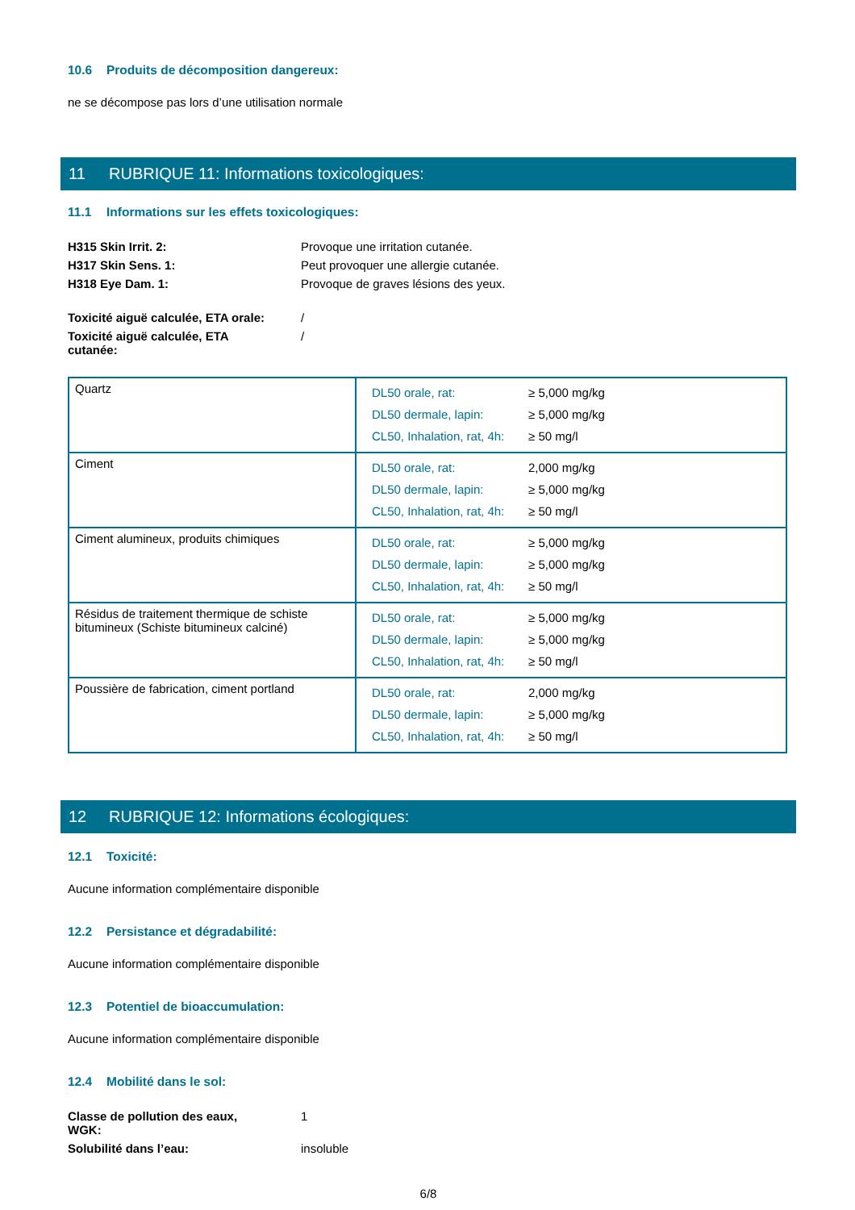10.6 Produits de décomposition dangereux:
ne se décompose pas lors d’une utilisation normale
11 RUBRIQUE 11: Informations toxicologiques:
11.1 Informations sur les effets toxicologiques:
| H315 Skin Irrit. 2: | Provoque une irritation cutanée. |
| H317 Skin Sens. 1: | Peut provoquer une allergie cutanée. |
| H318 Eye Dam. 1: | Provoque de graves lésions des yeux. |
| Toxicité aiguë calculée, ETA orale: | / |
| Toxicité aiguë calculée, ETA cutanée: | / |
| Quartz | / DL50 orale, rat: / ≥ 5,000 mg/kg / / DL50 dermale, lapin: / ≥ 5,000 mg/kg / / CL50, Inhalation, rat, 4h: / ≥ 50 mg/l / |
| Ciment | / DL50 orale, rat: / 2,000 mg/kg / / DL50 dermale, lapin: / ≥ 5,000 mg/kg / / CL50, Inhalation, rat, 4h: / ≥ 50 mg/l / |
| Ciment alumineux, produits chimiques | / DL50 orale, rat: / ≥ 5,000 mg/kg / / DL50 dermale, lapin: / ≥ 5,000 mg/kg / / CL50, Inhalation, rat, 4h: / ≥ 50 mg/l / |
| Résidus de traitement thermique de schiste bitumineux (Schiste bitumineux calciné) | / DL50 orale, rat: / ≥ 5,000 mg/kg / / DL50 dermale, lapin: / ≥ 5,000 mg/kg / / CL50, Inhalation, rat, 4h: / ≥ 50 mg/l / |
| Poussière de fabrication, ciment portland | / DL50 orale, rat: / 2,000 mg/kg / / DL50 dermale, lapin: / ≥ 5,000 mg/kg / / CL50, Inhalation, rat, 4h: / ≥ 50 mg/l / |
12 RUBRIQUE 12: Informations écologiques:
12.1 Toxicité:
Aucune information complémentaire disponible
12.2 Persistance et dégradabilité:
Aucune information complémentaire disponible
12.3 Potentiel de bioaccumulation:
Aucune information complémentaire disponible
12.4 Mobilité dans le sol:
| Classe de pollution des eaux, WGK: | 1 |
| Solubilité dans l’eau: | insoluble |
6/8